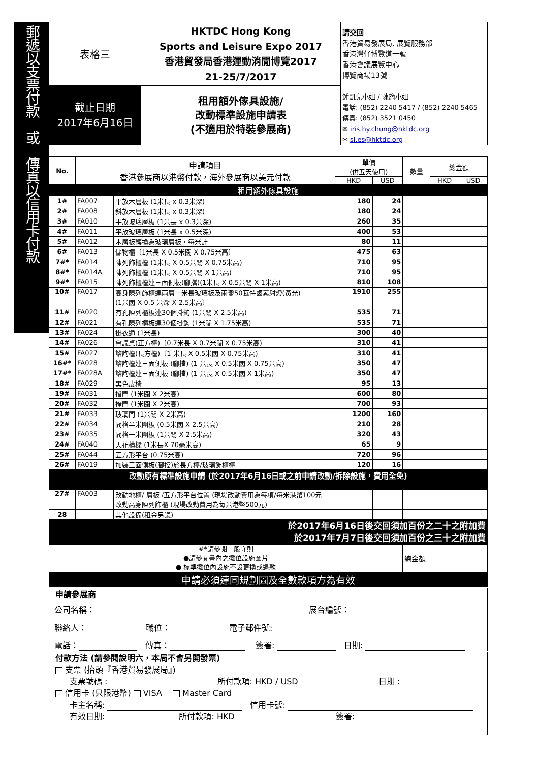郵遞以支票付款　或　傳真以信用卡付款
| 表格三 | HKTDC Hong Kong Sports and Leisure Expo 2017 香港貿發局香港運動消閒博覽2017 21-25/7/2017 | 請交回 香港貿易發展局, 展覽服務部 香港灣仔博覽道一號 香港會議展覽中心 博覽商場13號 鍾凱兒小姐 / 陳旖小姐 電話: (852) 2240 5417 / (852) 2240 5465 傳真: (852) 3521 0450 ✉ iris.hy.chung@hktdc.org ✉ sl.es@hktdc.org |
| 截止日期 2017年6月16日 | 租用額外傢具設施/ 改動標準設施申請表 (不適用於特裝參展商) | |
| No. | 申請項目 香港參展商以港幣付款，海外參展商以美元付款 | | 單價 (供五天使用) | | 數量 | 總金額 | |
| --- | --- | --- | --- | --- | --- | --- | --- |
| | | | HKD | USD | | HKD | USD |
| 租用額外傢具設施 | | | | | | | |
| 1# | FA007 | 平放木層板 (1米長 x 0.3米深) | 180 | 24 | | | |
| 2# | FA008 | 斜放木層板 (1米長 x 0.3米深) | 180 | 24 | | | |
| 3# | FA010 | 平放玻璃層板 (1米長 x 0.3米深) | 260 | 35 | | | |
| 4# | FA011 | 平放玻璃層板 (1米長 x 0.5米深) | 400 | 53 | | | |
| 5# | FA012 | 木層板轉換為玻璃層板，每米計 | 80 | 11 | | | |
| 6# | FA013 | 儲物櫃〔1米長 X 0.5米闊 X 0.75米高〕 | 475 | 63 | | | |
| 7#* | FA014 | 陳列飾櫃檯 (1米長 X 0.5米闊 X 0.75米高) | 710 | 95 | | | |
| 8#* | FA014A | 陳列飾櫃檯 (1米長 X 0.5米闊 X 1米高) | 710 | 95 | | | |
| 9#* | FA015 | 陳列飾櫃檯連三面側板(腳擋)(1米長 X 0.5米闊 X 1米高) | 810 | 108 | | | |
| 10# | FA017 | 高身陳列飾櫃連兩層一米長玻璃板及兩盞50瓦特鹵素射燈(黃光) (1米闊 X 0.5 米深 X 2.5米高〕 | 1910 | 255 | | | |
| 11# | FA020 | 有孔陳列櫃板連30個掛鉤 (1米闊 X 2.5米高) | 535 | 71 | | | |
| 12# | FA021 | 有孔陳列櫃板連30個掛鉤 (1米闊 X 1.75米高) | 535 | 71 | | | |
| 13# | FA024 | 掛衣通 (1米長) | 300 | 40 | | | |
| 14# | FA026 | 會議桌(正方檯)〔0.7米長 X 0.7米闊 X 0.75米高) | 310 | 41 | | | |
| 15# | FA027 | 諮詢檯(長方檯)〔1 米長 X 0.5米闊 X 0.75米高) | 310 | 41 | | | |
| 16#* | FA028 | 諮詢檯連三面側板 (腳擋) (1 米長 X 0.5米闊 X 0.75米高) | 350 | 47 | | | |
| 17#* | FA028A | 諮詢檯連三面側板 (腳擋) (1 米長 X 0.5米闊 X 1米高) | 350 | 47 | | | |
| 18# | FA029 | 黑色皮椅 | 95 | 13 | | | |
| 19# | FA031 | 摺門 (1米闊 X 2米高) | 600 | 80 | | | |
| 20# | FA032 | 掩門 (1米闊 X 2米高) | 700 | 93 | | | |
| 21# | FA033 | 玻璃門 (1米闊 X 2米高) | 1200 | 160 | | | |
| 22# | FA034 | 間格半米圍板 (0.5米闊 X 2.5米高) | 210 | 28 | | | |
| 23# | FA035 | 間格一米圍板 (1米闊 X 2.5米高) | 320 | 43 | | | |
| 24# | FA040 | 天花橫樑 (1米長X 70毫米高) | 65 | 9 | | | |
| 25# | FA044 | 五方形平台 (0.75米高) | 720 | 96 | | | |
| 26# | FA019 | 加裝三面側板(腳擋)於長方檯/玻璃飾櫃檯 | 120 | 16 | | | |
| 改動原有標準設施申請 (於2017年6月16日或之前申請改動/拆除設施，費用全免) | | | | | | | |
| 27# | FA003 | 改動地櫃/ 層板 /五方形平台位置 (現場改動費用為每項/每米港幣100元 改動高身陳列飾櫃 (現場改動費用為每米港幣500元) | | | | | |
| 28 | | 其他設備(租金另議) | | | | | |
| 於2017年6月16日後交回須加百份之二十之附加費 於2017年7月7日後交回須加百份之三十之附加費 | | | | | | | |
| #*請參閱一般守則 ●請參閱書內之攤位設施圖片 ● 標準攤位內設施不設更換或退款 | | | | | 總金額 | | |
| 申請必須連同規劃圖及全數款項方為有效 | | | | | | | |
申請參展商
公司名稱：　展台編號：
聯絡人：　 職位：　電子郵件號:
電話：　傳真：　 簽署: 　日期:
付款方法 (請參閱說明六，本局不會另開發票)
支票 (抬頭『香港貿易發展局』)
支票號碼 : 　所付款項: HKD / USD　日期 :
信用卡 (只限港幣) VISA　 Master Card
卡主名稱: 　信用卡號:
有效日期: 　所付款項: HKD 　簽署: